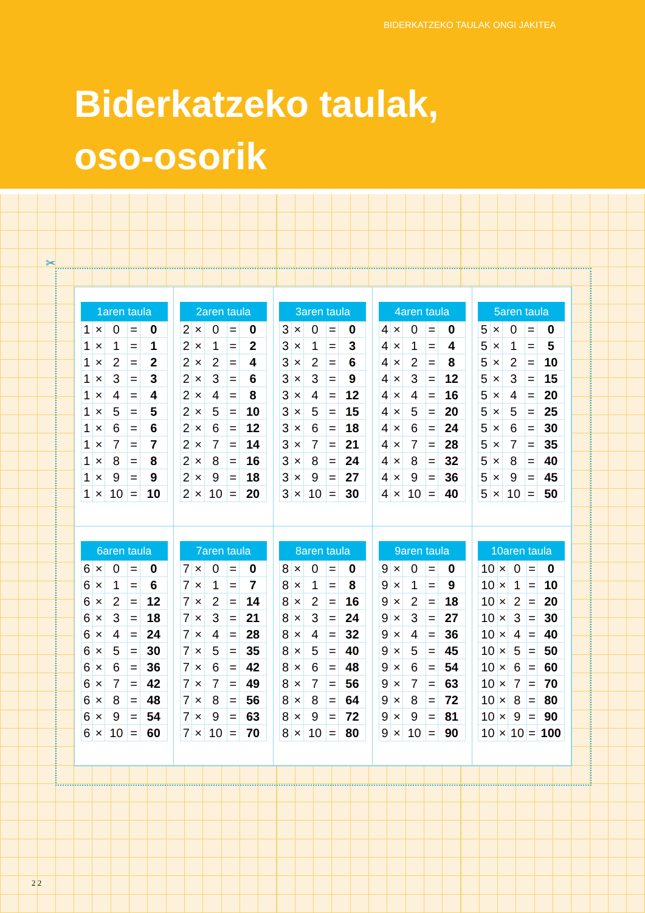BIDERKATZEKO TAULAK ONGI JAKITEA
Biderkatzeko taulak,
oso-osorik
✂
| 1aren taula | | | | |
| --- | --- | --- | --- | --- |
| 1 | × | 0 | = | 0 |
| 1 | × | 1 | = | 1 |
| 1 | × | 2 | = | 2 |
| 1 | × | 3 | = | 3 |
| 1 | × | 4 | = | 4 |
| 1 | × | 5 | = | 5 |
| 1 | × | 6 | = | 6 |
| 1 | × | 7 | = | 7 |
| 1 | × | 8 | = | 8 |
| 1 | × | 9 | = | 9 |
| 1 | × | 10 | = | 10 |
| 2aren taula | | | | |
| --- | --- | --- | --- | --- |
| 2 | × | 0 | = | 0 |
| 2 | × | 1 | = | 2 |
| 2 | × | 2 | = | 4 |
| 2 | × | 3 | = | 6 |
| 2 | × | 4 | = | 8 |
| 2 | × | 5 | = | 10 |
| 2 | × | 6 | = | 12 |
| 2 | × | 7 | = | 14 |
| 2 | × | 8 | = | 16 |
| 2 | × | 9 | = | 18 |
| 2 | × | 10 | = | 20 |
| 3aren taula | | | | |
| --- | --- | --- | --- | --- |
| 3 | × | 0 | = | 0 |
| 3 | × | 1 | = | 3 |
| 3 | × | 2 | = | 6 |
| 3 | × | 3 | = | 9 |
| 3 | × | 4 | = | 12 |
| 3 | × | 5 | = | 15 |
| 3 | × | 6 | = | 18 |
| 3 | × | 7 | = | 21 |
| 3 | × | 8 | = | 24 |
| 3 | × | 9 | = | 27 |
| 3 | × | 10 | = | 30 |
| 4aren taula | | | | |
| --- | --- | --- | --- | --- |
| 4 | × | 0 | = | 0 |
| 4 | × | 1 | = | 4 |
| 4 | × | 2 | = | 8 |
| 4 | × | 3 | = | 12 |
| 4 | × | 4 | = | 16 |
| 4 | × | 5 | = | 20 |
| 4 | × | 6 | = | 24 |
| 4 | × | 7 | = | 28 |
| 4 | × | 8 | = | 32 |
| 4 | × | 9 | = | 36 |
| 4 | × | 10 | = | 40 |
| 5aren taula | | | | |
| --- | --- | --- | --- | --- |
| 5 | × | 0 | = | 0 |
| 5 | × | 1 | = | 5 |
| 5 | × | 2 | = | 10 |
| 5 | × | 3 | = | 15 |
| 5 | × | 4 | = | 20 |
| 5 | × | 5 | = | 25 |
| 5 | × | 6 | = | 30 |
| 5 | × | 7 | = | 35 |
| 5 | × | 8 | = | 40 |
| 5 | × | 9 | = | 45 |
| 5 | × | 10 | = | 50 |
| 6aren taula | | | | |
| --- | --- | --- | --- | --- |
| 6 | × | 0 | = | 0 |
| 6 | × | 1 | = | 6 |
| 6 | × | 2 | = | 12 |
| 6 | × | 3 | = | 18 |
| 6 | × | 4 | = | 24 |
| 6 | × | 5 | = | 30 |
| 6 | × | 6 | = | 36 |
| 6 | × | 7 | = | 42 |
| 6 | × | 8 | = | 48 |
| 6 | × | 9 | = | 54 |
| 6 | × | 10 | = | 60 |
| 7aren taula | | | | |
| --- | --- | --- | --- | --- |
| 7 | × | 0 | = | 0 |
| 7 | × | 1 | = | 7 |
| 7 | × | 2 | = | 14 |
| 7 | × | 3 | = | 21 |
| 7 | × | 4 | = | 28 |
| 7 | × | 5 | = | 35 |
| 7 | × | 6 | = | 42 |
| 7 | × | 7 | = | 49 |
| 7 | × | 8 | = | 56 |
| 7 | × | 9 | = | 63 |
| 7 | × | 10 | = | 70 |
| 8aren taula | | | | |
| --- | --- | --- | --- | --- |
| 8 | × | 0 | = | 0 |
| 8 | × | 1 | = | 8 |
| 8 | × | 2 | = | 16 |
| 8 | × | 3 | = | 24 |
| 8 | × | 4 | = | 32 |
| 8 | × | 5 | = | 40 |
| 8 | × | 6 | = | 48 |
| 8 | × | 7 | = | 56 |
| 8 | × | 8 | = | 64 |
| 8 | × | 9 | = | 72 |
| 8 | × | 10 | = | 80 |
| 9aren taula | | | | |
| --- | --- | --- | --- | --- |
| 9 | × | 0 | = | 0 |
| 9 | × | 1 | = | 9 |
| 9 | × | 2 | = | 18 |
| 9 | × | 3 | = | 27 |
| 9 | × | 4 | = | 36 |
| 9 | × | 5 | = | 45 |
| 9 | × | 6 | = | 54 |
| 9 | × | 7 | = | 63 |
| 9 | × | 8 | = | 72 |
| 9 | × | 9 | = | 81 |
| 9 | × | 10 | = | 90 |
| 10aren taula | | | | |
| --- | --- | --- | --- | --- |
| 10 | × | 0 | = | 0 |
| 10 | × | 1 | = | 10 |
| 10 | × | 2 | = | 20 |
| 10 | × | 3 | = | 30 |
| 10 | × | 4 | = | 40 |
| 10 | × | 5 | = | 50 |
| 10 | × | 6 | = | 60 |
| 10 | × | 7 | = | 70 |
| 10 | × | 8 | = | 80 |
| 10 | × | 9 | = | 90 |
| 10 | × | 10 | = | 100 |
2 2